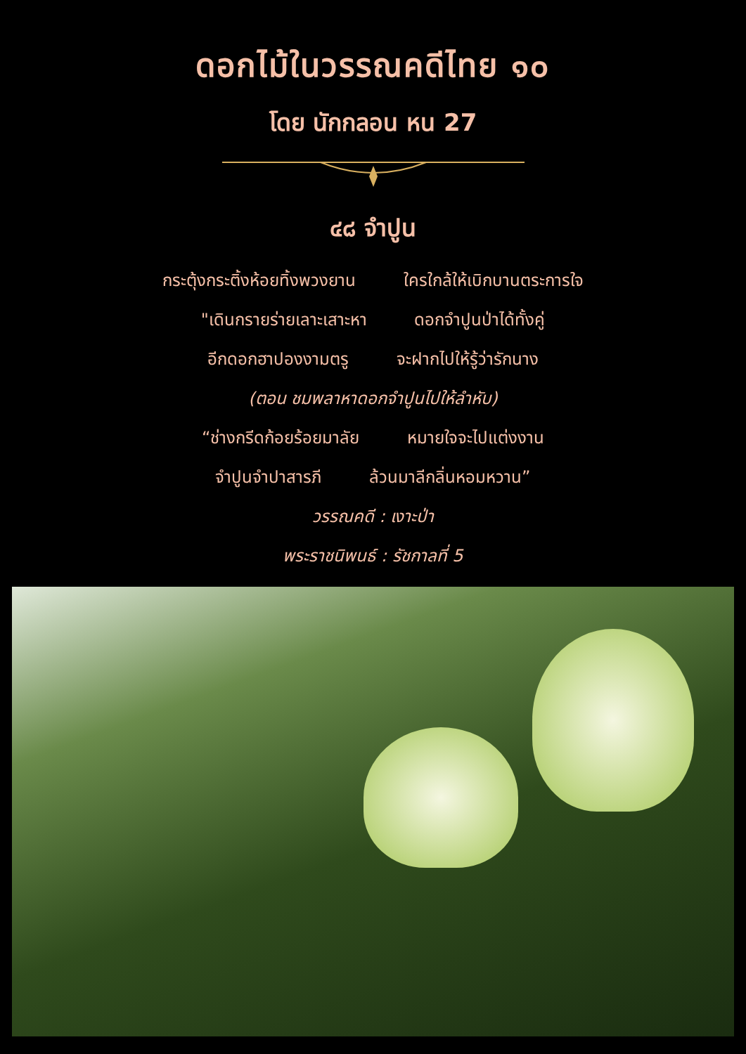ดอกไม้ในวรรณคดีไทย ๑๐
โดย นักกลอน หน 27
๔๘ จำปูน
กระตุ้งกระติ้งห้อยทิ้งพวงยาน ใครใกล้ให้เบิกบานตระการใจ
"เดินกรายร่ายเลาะเสาะหา ดอกจำปูนป่าได้ทั้งคู่
อีกดอกฮาปองงามตรู จะฝากไปให้รู้ว่ารักนาง
(ตอน ชมพลาหาดอกจำปูนไปให้ลำหับ)
“ช่างกรีดก้อยร้อยมาลัย หมายใจจะไปแต่งงาน
จำปูนจำปาสารภี ล้วนมาลีกลิ่นหอมหวาน”
วรรณคดี : เงาะป่า
พระราชนิพนธ์ : รัชกาลที่ 5